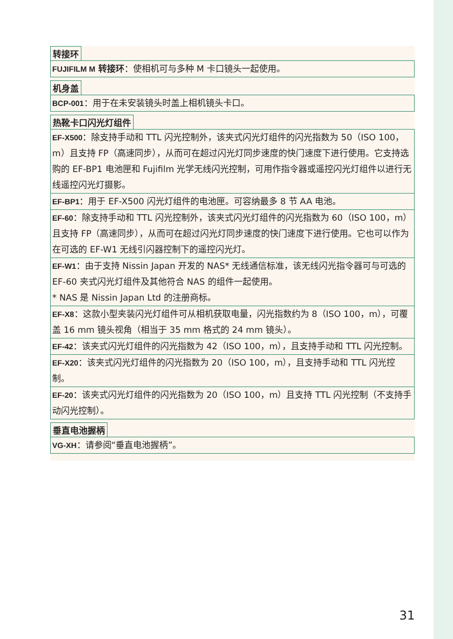转接环
FUJIFILM M 转接环：使相机可与多种 M 卡口镜头一起使用。
机身盖
BCP-001：用于在未安装镜头时盖上相机镜头卡口。
热靴卡口闪光灯组件
EF-X500：除支持手动和 TTL 闪光控制外，该夹式闪光灯组件的闪光指数为 50（ISO 100，m）且支持 FP（高速同步），从而可在超过闪光灯同步速度的快门速度下进行使用。它支持选购的 EF-BP1 电池匣和 Fujifilm 光学无线闪光控制，可用作指令器或遥控闪光灯组件以进行无线遥控闪光灯摄影。
EF-BP1：用于 EF-X500 闪光灯组件的电池匣。可容纳最多 8 节 AA 电池。
EF-60：除支持手动和 TTL 闪光控制外，该夹式闪光灯组件的闪光指数为 60（ISO 100，m）且支持 FP（高速同步），从而可在超过闪光灯同步速度的快门速度下进行使用。它也可以作为在可选的 EF-W1 无线引闪器控制下的遥控闪光灯。
EF-W1：由于支持 Nissin Japan 开发的 NAS* 无线通信标准，该无线闪光指令器可与可选的 EF-60 夹式闪光灯组件及其他符合 NAS 的组件一起使用。
* NAS 是 Nissin Japan Ltd 的注册商标。
EF-X8：这款小型夹装闪光灯组件可从相机获取电量，闪光指数约为 8（ISO 100，m），可覆盖 16 mm 镜头视角（相当于 35 mm 格式的 24 mm 镜头）。
EF-42：该夹式闪光灯组件的闪光指数为 42（ISO 100，m），且支持手动和 TTL 闪光控制。
EF-X20：该夹式闪光灯组件的闪光指数为 20（ISO 100，m），且支持手动和 TTL 闪光控制。
EF-20：该夹式闪光灯组件的闪光指数为 20（ISO 100，m）且支持 TTL 闪光控制（不支持手动闪光控制）。
垂直电池握柄
VG-XH：请参阅“垂直电池握柄”。
31